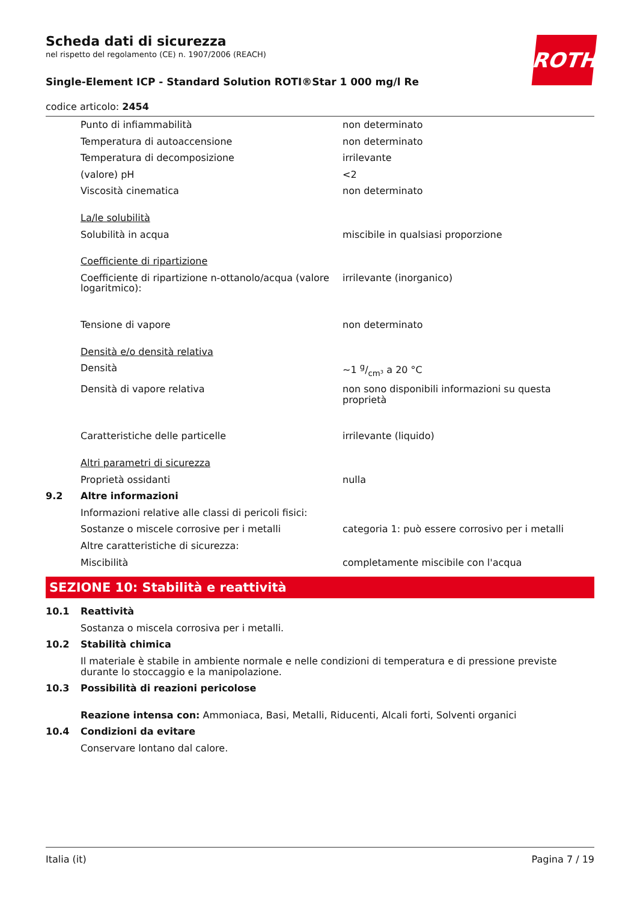Scheda dati di sicurezza
nel rispetto del regolamento (CE) n. 1907/2006 (REACH)
ROTH
Single-Element ICP - Standard Solution ROTI®Star 1 000 mg/l Re
codice articolo: 2454
| | Punto di infiammabilità | non determinato |
| | Temperatura di autoaccensione | non determinato |
| | Temperatura di decomposizione | irrilevante |
| | (valore) pH | <2 |
| | Viscosità cinematica | non determinato |
| | La/le solubilità | |
| | Solubilità in acqua | miscibile in qualsiasi proporzione |
| | Coefficiente di ripartizione | |
| | Coefficiente di ripartizione n-ottanolo/acqua (valore logaritmico): | irrilevante (inorganico) |
| | Tensione di vapore | non determinato |
| | Densità e/o densità relativa | |
| | Densità | ~1 g/cm³ a 20 °C |
| | Densità di vapore relativa | non sono disponibili informazioni su questa proprietà |
| | Caratteristiche delle particelle | irrilevante (liquido) |
| | Altri parametri di sicurezza | |
| | Proprietà ossidanti | nulla |
| 9.2 | Altre informazioni | |
| | Informazioni relative alle classi di pericoli fisici: | |
| | Sostanze o miscele corrosive per i metalli | categoria 1: può essere corrosivo per i metalli |
| | Altre caratteristiche di sicurezza: | |
| | Miscibilità | completamente miscibile con l'acqua |
SEZIONE 10: Stabilità e reattività
| 10.1 | Reattività |
| | Sostanza o miscela corrosiva per i metalli. |
| 10.2 | Stabilità chimica |
| | Il materiale è stabile in ambiente normale e nelle condizioni di temperatura e di pressione previste durante lo stoccaggio e la manipolazione. |
| 10.3 | Possibilità di reazioni pericolose |
| | Reazione intensa con: Ammoniaca, Basi, Metalli, Riducenti, Alcali forti, Solventi organici |
| 10.4 | Condizioni da evitare |
| | Conservare lontano dal calore. |
Italia (it) Pagina 7 / 19